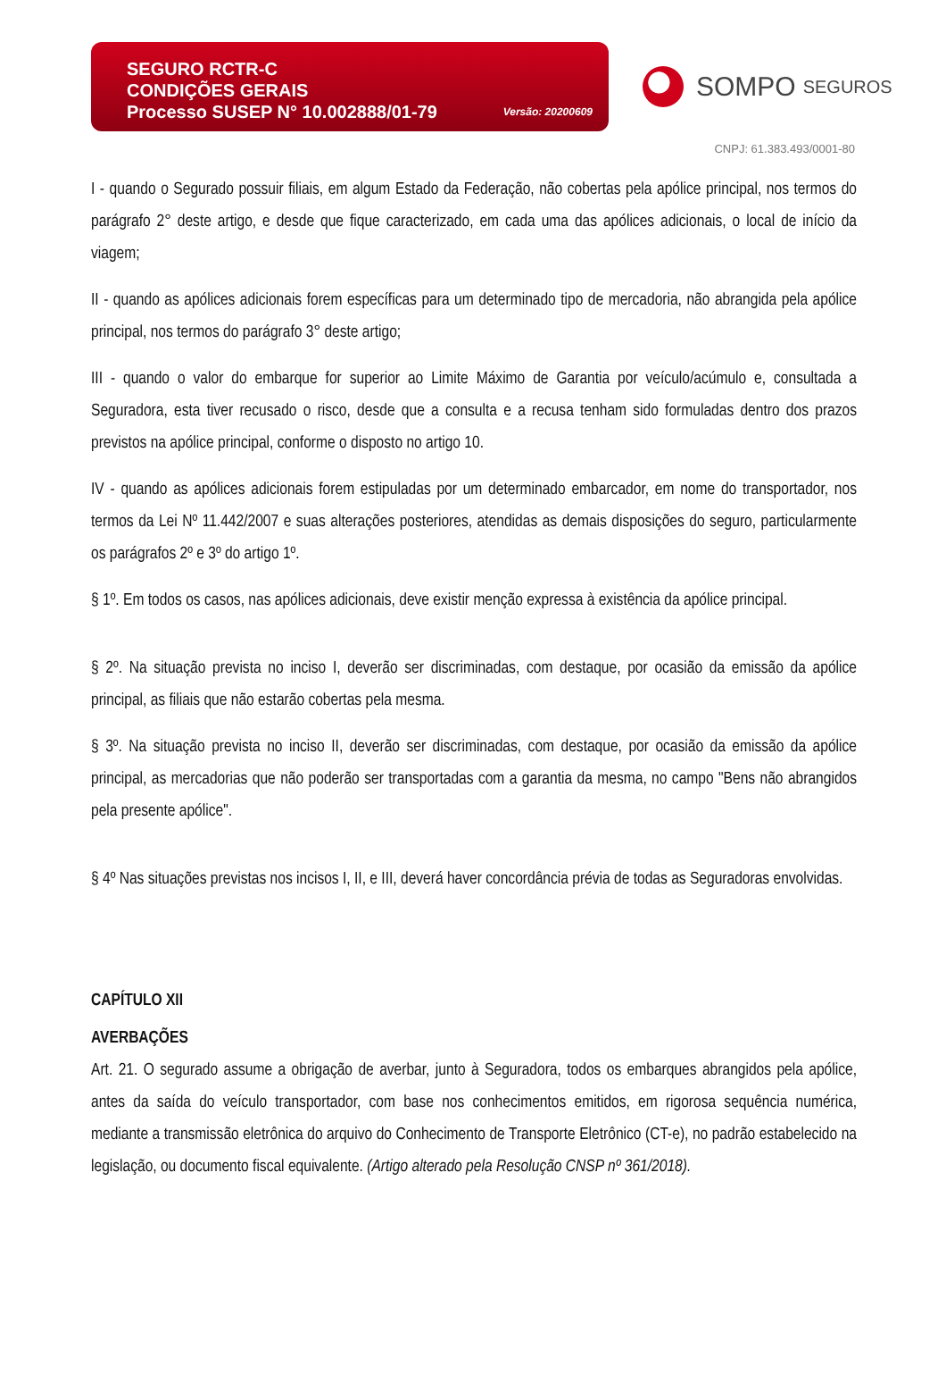SEGURO RCTR-C
CONDIÇÕES GERAIS
Processo SUSEP N° 10.002888/01-79
Versão: 20200609
SOMPO SEGUROS
CNPJ: 61.383.493/0001-80
I - quando o Segurado possuir filiais, em algum Estado da Federação, não cobertas pela apólice principal, nos termos do parágrafo 2° deste artigo, e desde que fique caracterizado, em cada uma das apólices adicionais, o local de início da viagem;
II - quando as apólices adicionais forem específicas para um determinado tipo de mercadoria, não abrangida pela apólice principal, nos termos do parágrafo 3° deste artigo;
III - quando o valor do embarque for superior ao Limite Máximo de Garantia por veículo/acúmulo e, consultada a Seguradora, esta tiver recusado o risco, desde que a consulta e a recusa tenham sido formuladas dentro dos prazos previstos na apólice principal, conforme o disposto no artigo 10.
IV - quando as apólices adicionais forem estipuladas por um determinado embarcador, em nome do transportador, nos termos da Lei Nº 11.442/2007 e suas alterações posteriores, atendidas as demais disposições do seguro, particularmente os parágrafos 2º e 3º do artigo 1º.
§ 1º. Em todos os casos, nas apólices adicionais, deve existir menção expressa à existência da apólice principal.
§ 2º. Na situação prevista no inciso I, deverão ser discriminadas, com destaque, por ocasião da emissão da apólice principal, as filiais que não estarão cobertas pela mesma.
§ 3º. Na situação prevista no inciso II, deverão ser discriminadas, com destaque, por ocasião da emissão da apólice principal, as mercadorias que não poderão ser transportadas com a garantia da mesma, no campo "Bens não abrangidos pela presente apólice".
§ 4º Nas situações previstas nos incisos I, II, e III, deverá haver concordância prévia de todas as Seguradoras envolvidas.
CAPÍTULO XII
AVERBAÇÕES
Art. 21. O segurado assume a obrigação de averbar, junto à Seguradora, todos os embarques abrangidos pela apólice, antes da saída do veículo transportador, com base nos conhecimentos emitidos, em rigorosa sequência numérica, mediante a transmissão eletrônica do arquivo do Conhecimento de Transporte Eletrônico (CT-e), no padrão estabelecido na legislação, ou documento fiscal equivalente. (Artigo alterado pela Resolução CNSP nº 361/2018).